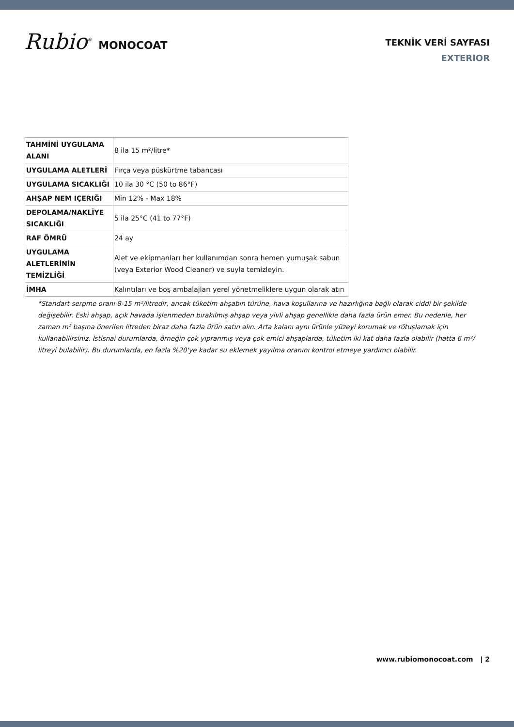Rubio<sup>®</sup> MONOCOAT
TEKNİK VERİ SAYFASI
EXTERIOR
| TAHMİNİ UYGULAMA ALANI | 8 ila 15 m²/litre* |
| UYGULAMA ALETLERİ | Fırça veya püskürtme tabancası |
| UYGULAMA SICAKLIĞI | 10 ila 30 °C (50 to 86°F) |
| AHŞAP NEM IÇERIĞI | Min 12% - Max 18% |
| DEPOLAMA/NAKLİYE SICAKLIĞI | 5 ila 25°C (41 to 77°F) |
| RAF ÖMRÜ | 24 ay |
| UYGULAMA ALETLERİNİN TEMİZLİĞİ | Alet ve ekipmanları her kullanımdan sonra hemen yumuşak sabun (veya Exterior Wood Cleaner) ve suyla temizleyin. |
| İMHA | Kalıntıları ve boş ambalajları yerel yönetmeliklere uygun olarak atın |
*Standart serpme oranı 8-15 m²/litredir, ancak tüketim ahşabın türüne, hava koşullarına ve hazırlığına bağlı olarak ciddi bir şekilde değişebilir. Eski ahşap, açık havada işlenmeden bırakılmış ahşap veya yivli ahşap genellikle daha fazla ürün emer. Bu nedenle, her zaman m² başına önerilen litreden biraz daha fazla ürün satın alın. Arta kalanı aynı ürünle yüzeyi korumak ve rötuşlamak için kullanabilirsiniz. İstisnai durumlarda, örneğin çok yıpranmış veya çok emici ahşaplarda, tüketim iki kat daha fazla olabilir (hatta 6 m²/ litreyi bulabilir). Bu durumlarda, en fazla %20'ye kadar su eklemek yayılma oranını kontrol etmeye yardımcı olabilir.
www.rubiomonocoat.com | 2